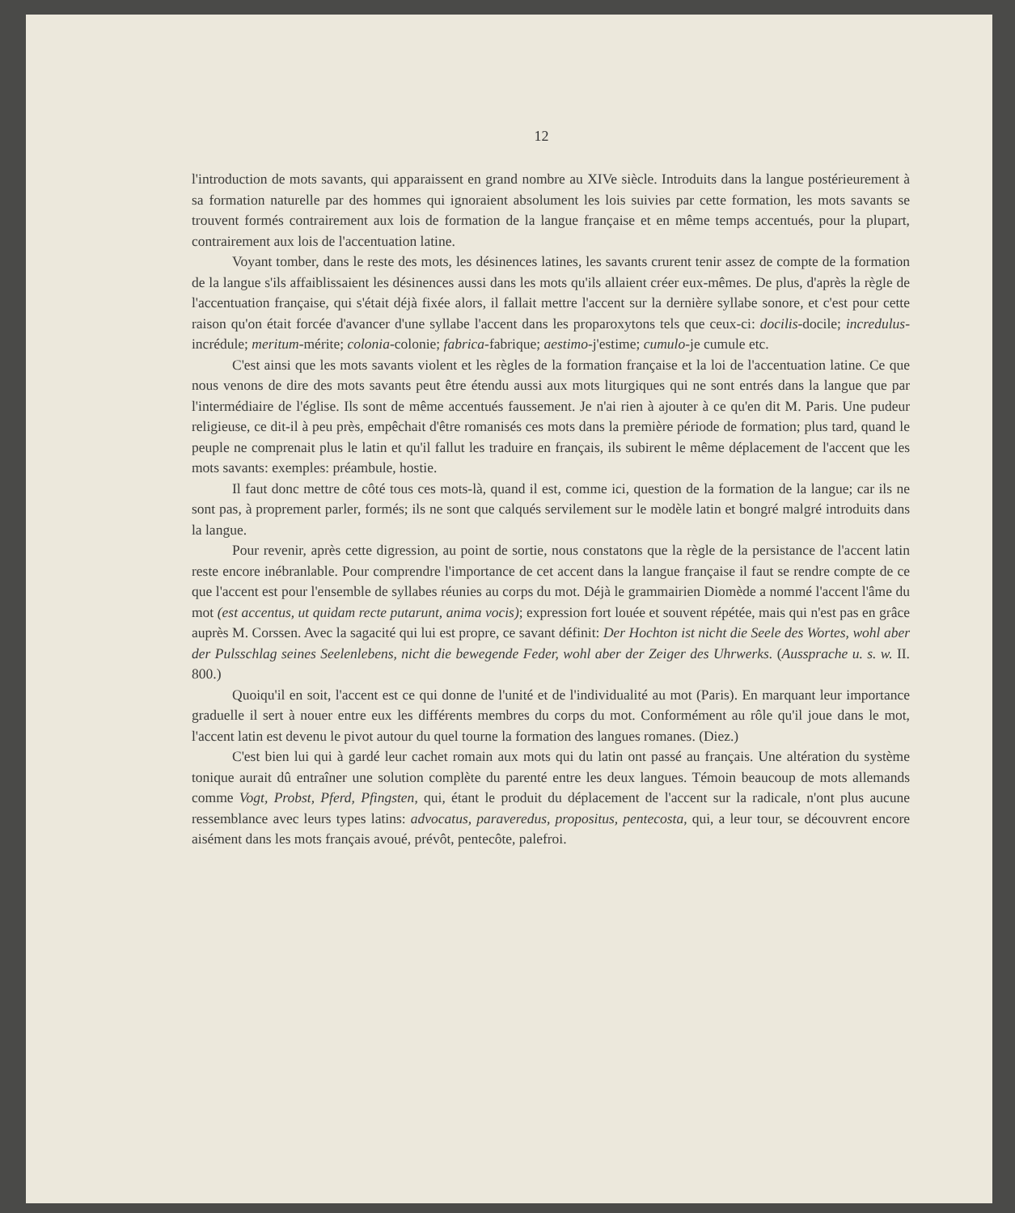12
l'introduction de mots savants, qui apparaissent en grand nombre au XIVe siècle. Introduits dans la langue postérieurement à sa formation naturelle par des hommes qui ignoraient absolument les lois suivies par cette formation, les mots savants se trouvent formés contrairement aux lois de formation de la langue française et en même temps accentués, pour la plupart, contrairement aux lois de l'accentuation latine.
Voyant tomber, dans le reste des mots, les désinences latines, les savants crurent tenir assez de compte de la formation de la langue s'ils affaiblissaient les désinences aussi dans les mots qu'ils allaient créer eux-mêmes. De plus, d'après la règle de l'accentuation française, qui s'était déjà fixée alors, il fallait mettre l'accent sur la dernière syllabe sonore, et c'est pour cette raison qu'on était forcée d'avancer d'une syllabe l'accent dans les proparoxytons tels que ceux-ci: docilis-docile; incredulus-incrédule; meritum-mérite; colonia-colonie; fabrica-fabrique; aestimo-j'estime; cumulo-je cumule etc.
C'est ainsi que les mots savants violent et les règles de la formation française et la loi de l'accentuation latine. Ce que nous venons de dire des mots savants peut être étendu aussi aux mots liturgiques qui ne sont entrés dans la langue que par l'intermédiaire de l'église. Ils sont de même accentués faussement. Je n'ai rien à ajouter à ce qu'en dit M. Paris. Une pudeur religieuse, ce dit-il à peu près, empêchait d'être romanisés ces mots dans la première période de formation; plus tard, quand le peuple ne comprenait plus le latin et qu'il fallut les traduire en français, ils subirent le même déplacement de l'accent que les mots savants: exemples: préambule, hostie.
Il faut donc mettre de côté tous ces mots-là, quand il est, comme ici, question de la formation de la langue; car ils ne sont pas, à proprement parler, formés; ils ne sont que calqués servilement sur le modèle latin et bongré malgré introduits dans la langue.
Pour revenir, après cette digression, au point de sortie, nous constatons que la règle de la persistance de l'accent latin reste encore inébranlable. Pour comprendre l'importance de cet accent dans la langue française il faut se rendre compte de ce que l'accent est pour l'ensemble de syllabes réunies au corps du mot. Déjà le grammairien Diomède a nommé l'accent l'âme du mot (est accentus, ut quidam recte putarunt, anima vocis); expression fort louée et souvent répétée, mais qui n'est pas en grâce auprès M. Corssen. Avec la sagacité qui lui est propre, ce savant définit: Der Hochton ist nicht die Seele des Wortes, wohl aber der Pulsschlag seines Seelenlebens, nicht die bewegende Feder, wohl aber der Zeiger des Uhrwerks. (Aussprache u. s. w. II. 800.)
Quoiqu'il en soit, l'accent est ce qui donne de l'unité et de l'individualité au mot (Paris). En marquant leur importance graduelle il sert à nouer entre eux les différents membres du corps du mot. Conformément au rôle qu'il joue dans le mot, l'accent latin est devenu le pivot autour du quel tourne la formation des langues romanes. (Diez.)
C'est bien lui qui à gardé leur cachet romain aux mots qui du latin ont passé au français. Une altération du système tonique aurait dû entraîner une solution complète du parenté entre les deux langues. Témoin beaucoup de mots allemands comme Vogt, Probst, Pferd, Pfingsten, qui, étant le produit du déplacement de l'accent sur la radicale, n'ont plus aucune ressemblance avec leurs types latins: advocatus, paraveredus, propositus, pentecosta, qui, a leur tour, se découvrent encore aisément dans les mots français avoué, prévôt, pentecôte, palefroi.